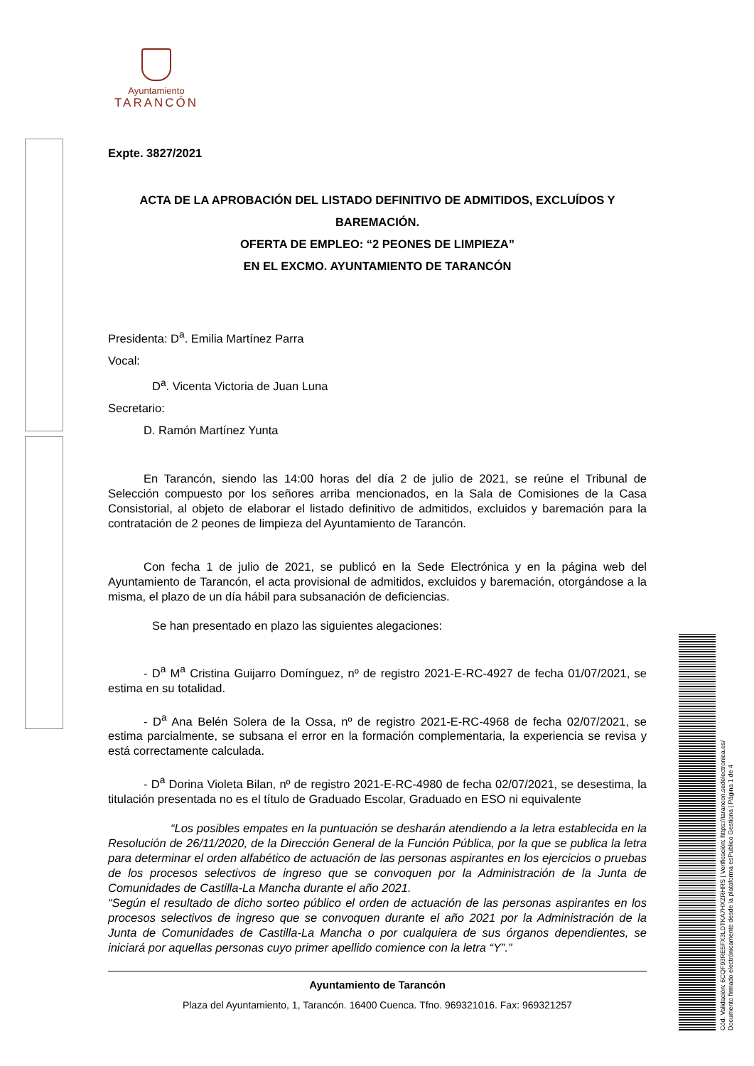Ayuntamiento
TARANCÓN
Expte. 3827/2021
ACTA DE LA APROBACIÓN DEL LISTADO DEFINITIVO DE ADMITIDOS, EXCLUÍDOS Y BAREMACIÓN.
OFERTA DE EMPLEO: “2 PEONES DE LIMPIEZA”
EN EL EXCMO. AYUNTAMIENTO DE TARANCÓN
Presidenta: D<sup>a</sup>. Emilia Martínez Parra
Vocal:
D<sup>a</sup>. Vicenta Victoria de Juan Luna
Secretario:
D. Ramón Martínez Yunta
En Tarancón, siendo las 14:00 horas del día 2 de julio de 2021, se reúne el Tribunal de Selección compuesto por los señores arriba mencionados, en la Sala de Comisiones de la Casa Consistorial, al objeto de elaborar el listado definitivo de admitidos, excluidos y baremación para la contratación de 2 peones de limpieza del Ayuntamiento de Tarancón.
Con fecha 1 de julio de 2021, se publicó en la Sede Electrónica y en la página web del Ayuntamiento de Tarancón, el acta provisional de admitidos, excluidos y baremación, otorgándose a la misma, el plazo de un día hábil para subsanación de deficiencias.
Se han presentado en plazo las siguientes alegaciones:
- D<sup>a</sup> M<sup>a</sup> Cristina Guijarro Domínguez, nº de registro 2021-E-RC-4927 de fecha 01/07/2021, se estima en su totalidad.
- D<sup>a</sup> Ana Belén Solera de la Ossa, nº de registro 2021-E-RC-4968 de fecha 02/07/2021, se estima parcialmente, se subsana el error en la formación complementaria, la experiencia se revisa y está correctamente calculada.
- D<sup>a</sup> Dorina Violeta Bilan, nº de registro 2021-E-RC-4980 de fecha 02/07/2021, se desestima, la titulación presentada no es el título de Graduado Escolar, Graduado en ESO ni equivalente
“Los posibles empates en la puntuación se desharán atendiendo a la letra establecida en la Resolución de 26/11/2020, de la Dirección General de la Función Pública, por la que se publica la letra para determinar el orden alfabético de actuación de las personas aspirantes en los ejercicios o pruebas de los procesos selectivos de ingreso que se convoquen por la Administración de la Junta de Comunidades de Castilla-La Mancha durante el año 2021.
“Según el resultado de dicho sorteo público el orden de actuación de las personas aspirantes en los procesos selectivos de ingreso que se convoquen durante el año 2021 por la Administración de la Junta de Comunidades de Castilla-La Mancha o por cualquiera de sus órganos dependientes, se iniciará por aquellas personas cuyo primer apellido comience con la letra “Y”.”
Ayuntamiento de Tarancón
Plaza del Ayuntamiento, 1, Tarancón. 16400 Cuenca. Tfno. 969321016. Fax: 969321257
Cód. Validación: 6CQF93RE5FX3LDTKA7HXZRHRS | Verificación: https://tarancon.sedelectronica.es/
Documento firmado electrónicamente desde la plataforma esPublico Gestiona | Página 1 de 4